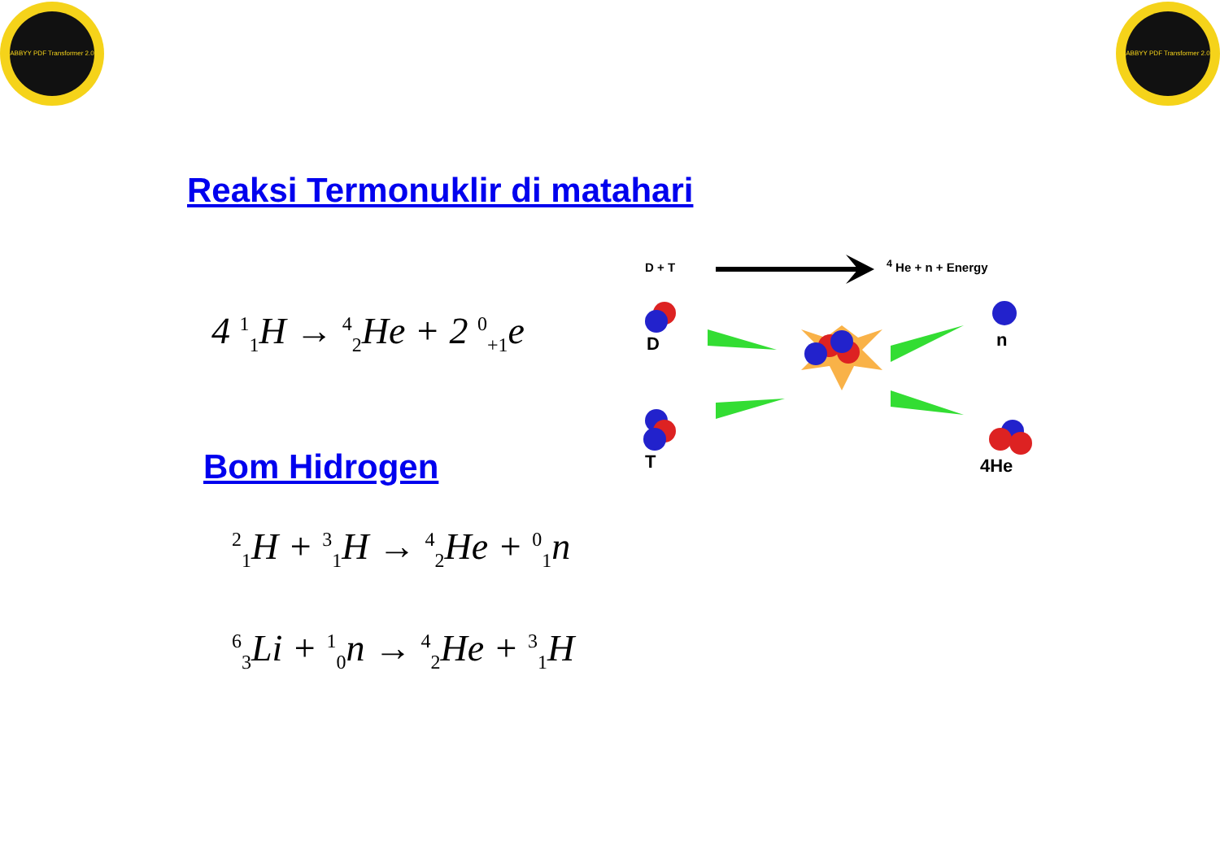ABBYY PDF Transformer 2.0
ABBYY PDF Transformer 2.0
Reaksi Termonuklir di matahari
4 <sup>1</sup><sub>1</sub>H → <sup>4</sup><sub>2</sub>He + 2 <sup>0</sup><sub>+1</sub>e
Bom Hidrogen
<sup>2</sup> <sub>1</sub>H + <sup>3</sup><sub>1</sub>H → <sup>4</sup><sub>2</sub>He + <sup>0</sup><sub>1</sub>n
<sup>6</sup> <sub>3</sub>Li + <sup>1</sup><sub>0</sub>n → <sup>4</sup><sub>2</sub>He + <sup>3</sup><sub>1</sub>H
D + T <sup>4</sup> He + n + Energy
D n
T 4He